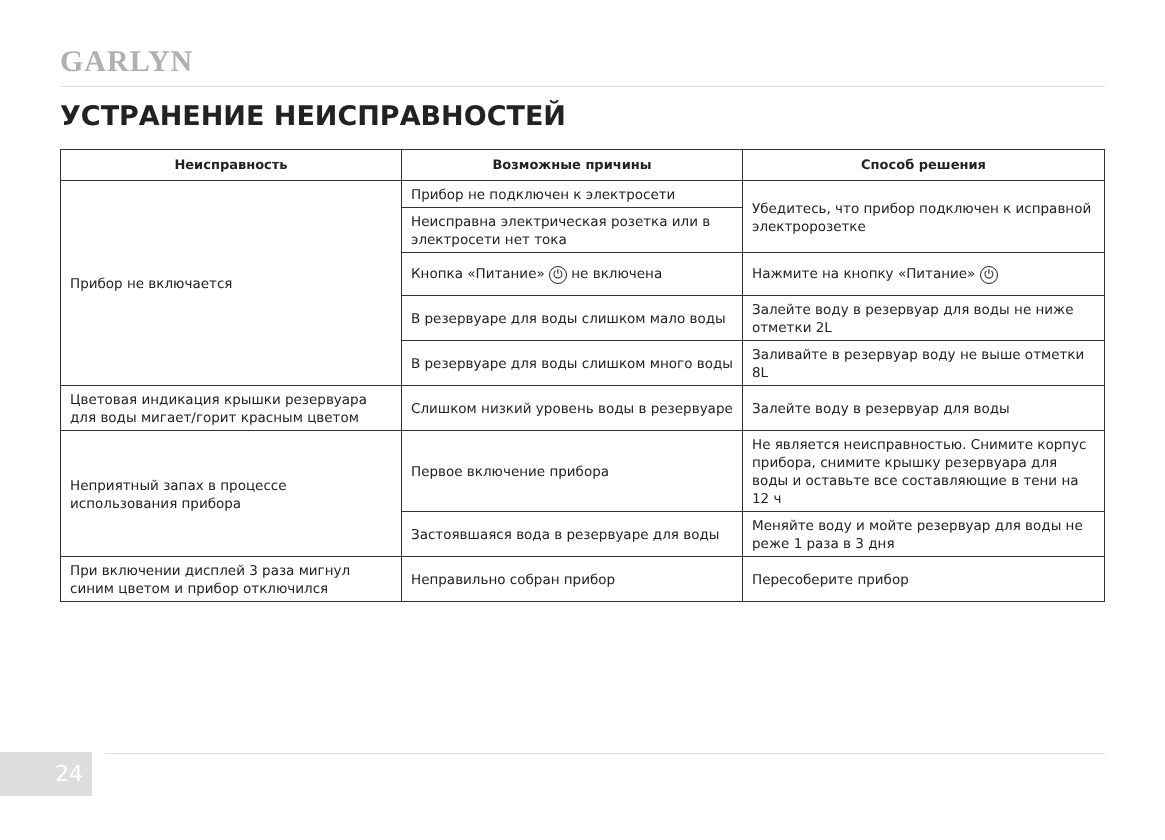GARLYN
УСТРАНЕНИЕ НЕИСПРАВНОСТЕЙ
| Неисправность | Возможные причины | Способ решения |
| --- | --- | --- |
| Прибор не включается | Прибор не подключен к электросети | Убедитесь, что прибор подключен к исправной электророзетке |
| | Неисправна электрическая розетка или в электросети нет тока | |
| | Кнопка «Питание» ⏻ не включена | Нажмите на кнопку «Питание» ⏻ |
| | В резервуаре для воды слишком мало воды | Залейте воду в резервуар для воды не ниже отметки 2L |
| | В резервуаре для воды слишком много воды | Заливайте в резервуар воду не выше отметки 8L |
| Цветовая индикация крышки резервуара для воды мигает/горит красным цветом | Слишком низкий уровень воды в резервуаре | Залейте воду в резервуар для воды |
| Неприятный запах в процессе использования прибора | Первое включение прибора | Не является неисправностью. Снимите корпус прибора, снимите крышку резервуара для воды и оставьте все составляющие в тени на 12 ч |
| | Застоявшаяся вода в резервуаре для воды | Меняйте воду и мойте резервуар для воды не реже 1 раза в 3 дня |
| При включении дисплей 3 раза мигнул синим цветом и прибор отключился | Неправильно собран прибор | Пересоберите прибор |
24